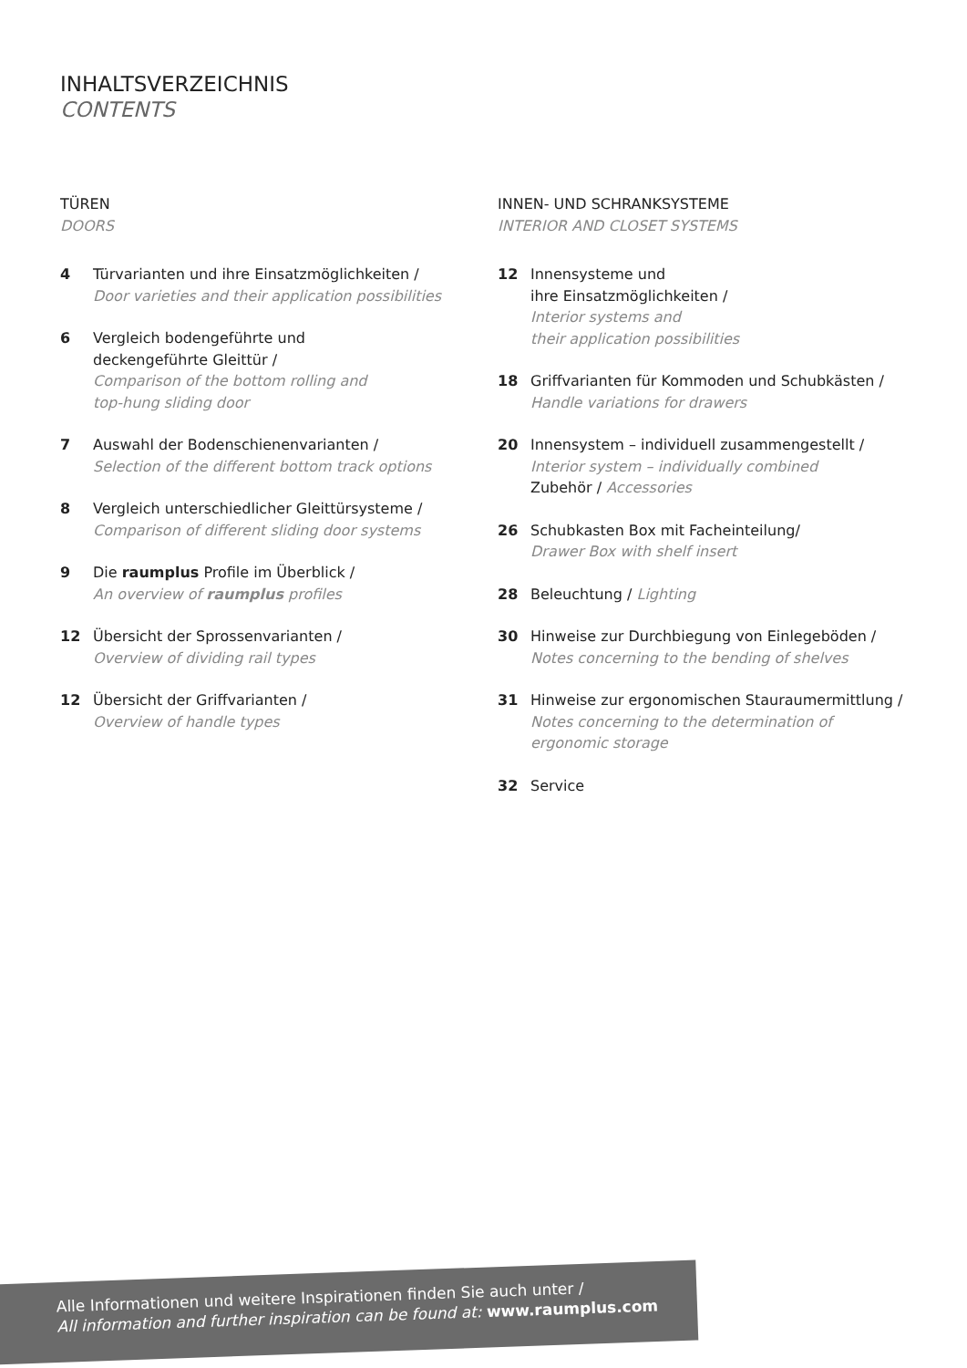INHALTSVERZEICHNIS
CONTENTS
TÜREN
DOORS
4 Türvarianten und ihre Einsatzmöglichkeiten /
Door varieties and their application possibilities
6 Vergleich bodengeführte und
deckengeführte Gleittür /
Comparison of the bottom rolling and
top-hung sliding door
7 Auswahl der Bodenschienenvarianten /
Selection of the different bottom track options
8 Vergleich unterschiedlicher Gleittürsysteme /
Comparison of different sliding door systems
9 Die raumplus Profile im Überblick /
An overview of raumplus profiles
12 Übersicht der Sprossenvarianten /
Overview of dividing rail types
12 Übersicht der Griffvarianten /
Overview of handle types
INNEN- UND SCHRANKSYSTEME
INTERIOR AND CLOSET SYSTEMS
12 Innensysteme und
ihre Einsatzmöglichkeiten /
Interior systems and
their application possibilities
18 Griffvarianten für Kommoden und Schubkästen /
Handle variations for drawers
20 Innensystem – individuell zusammengestellt /
Interior system – individually combined
Zubehör / Accessories
26 Schubkasten Box mit Facheinteilung/
Drawer Box with shelf insert
28 Beleuchtung / Lighting
30 Hinweise zur Durchbiegung von Einlegeböden /
Notes concerning to the bending of shelves
31 Hinweise zur ergonomischen Stauraumermittlung /
Notes concerning to the determination of
ergonomic storage
32 Service
Alle Informationen und weitere Inspirationen finden Sie auch unter /
All information and further inspiration can be found at: www.raumplus.com